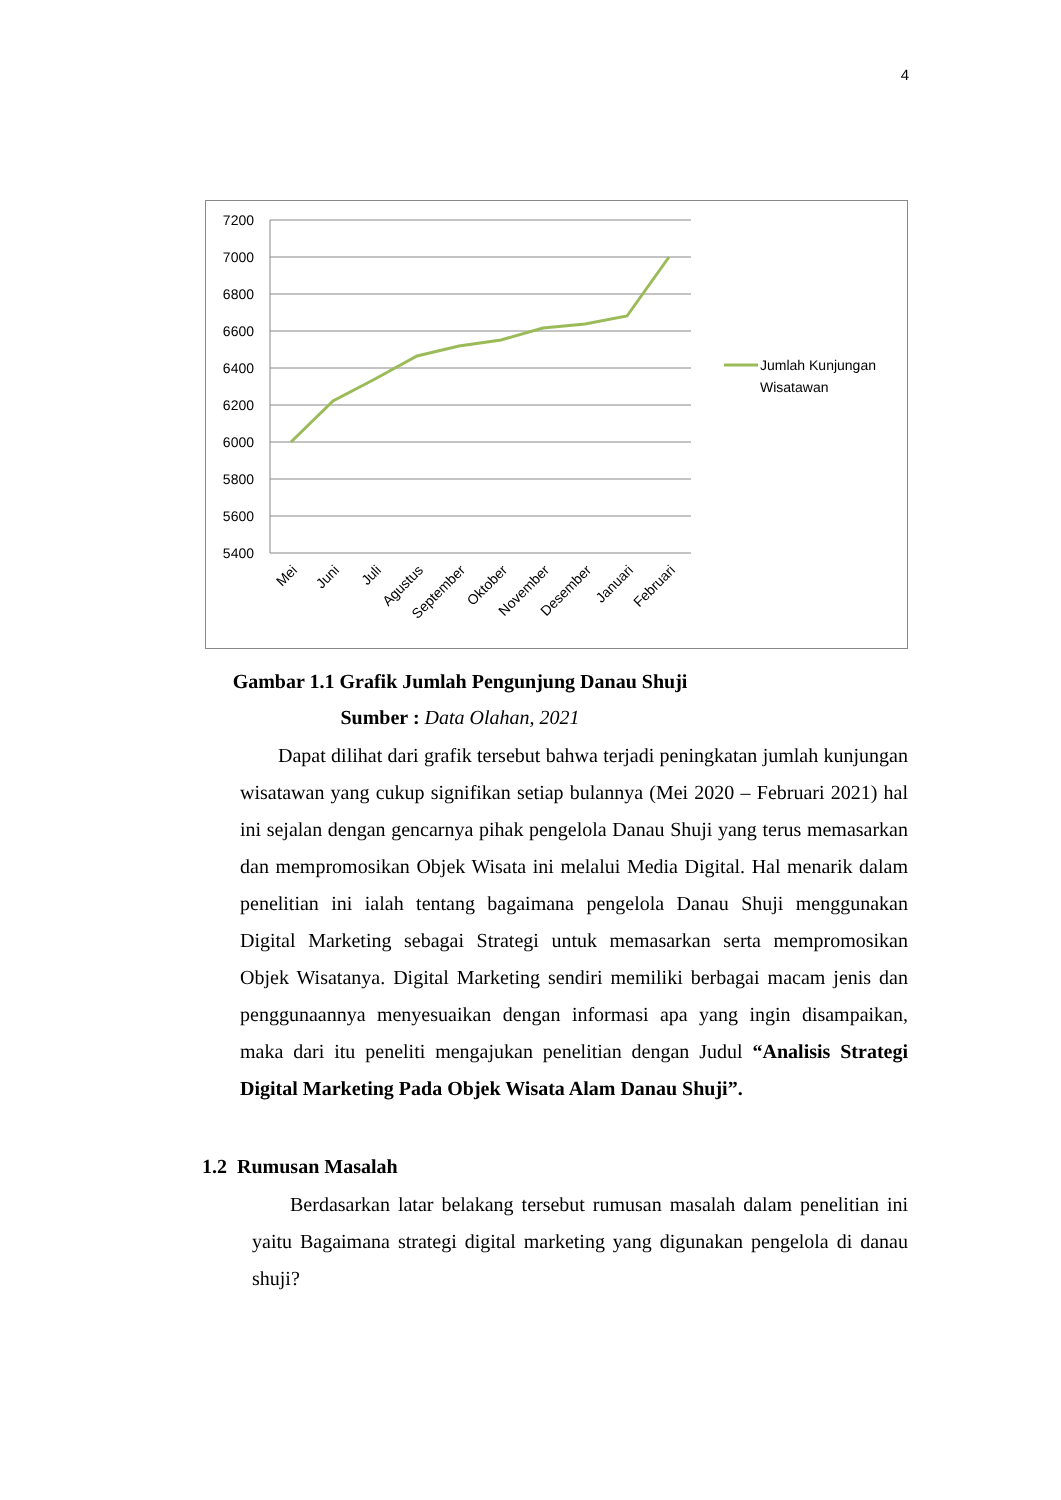4
7200
7000
6800
6600
6400
6200
6000
5800
5600
5400
Mei
Juni
Juli
Agustus
September
Oktober
November
Desember
Januari
Februari
Jumlah Kunjungan
Wisatawan
Gambar 1.1 Grafik Jumlah Pengunjung Danau Shuji
Sumber : Data Olahan, 2021
Dapat dilihat dari grafik tersebut bahwa terjadi peningkatan jumlah kunjungan wisatawan yang cukup signifikan setiap bulannya (Mei 2020 – Februari 2021) hal ini sejalan dengan gencarnya pihak pengelola Danau Shuji yang terus memasarkan dan mempromosikan Objek Wisata ini melalui Media Digital. Hal menarik dalam penelitian ini ialah tentang bagaimana pengelola Danau Shuji menggunakan Digital Marketing sebagai Strategi untuk memasarkan serta mempromosikan Objek Wisatanya. Digital Marketing sendiri memiliki berbagai macam jenis dan penggunaannya menyesuaikan dengan informasi apa yang ingin disampaikan, maka dari itu peneliti mengajukan penelitian dengan Judul “Analisis Strategi Digital Marketing Pada Objek Wisata Alam Danau Shuji”.
1.2 Rumusan Masalah
Berdasarkan latar belakang tersebut rumusan masalah dalam penelitian ini yaitu Bagaimana strategi digital marketing yang digunakan pengelola di danau shuji?